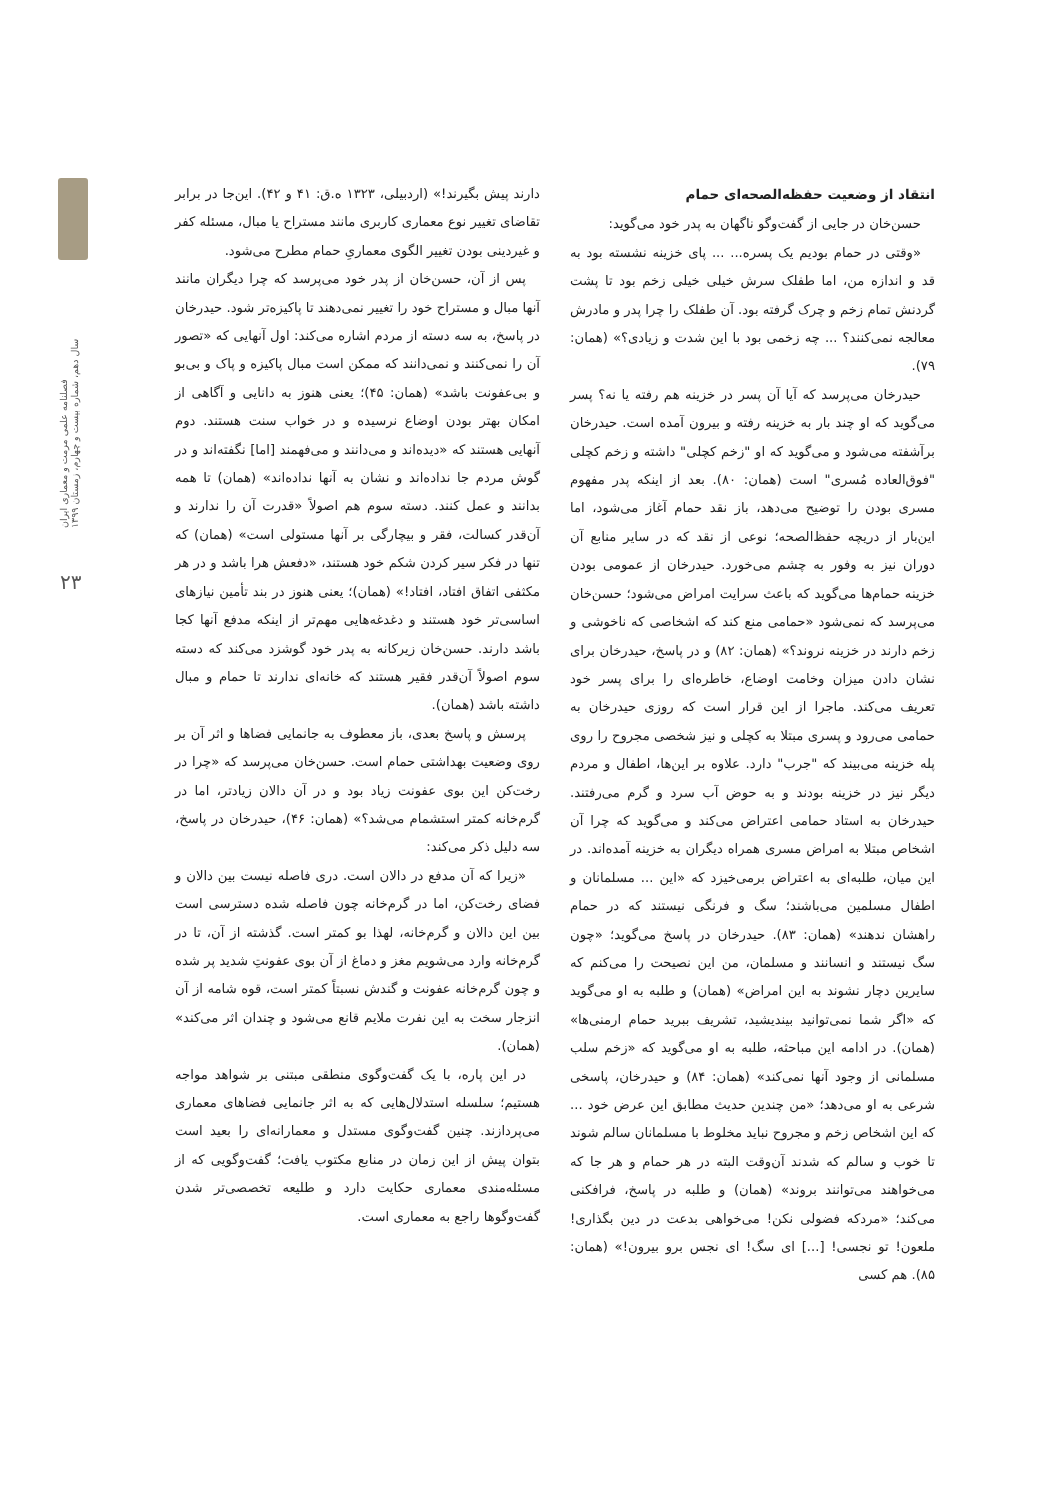فصلنامه علمی مرمت و معماری ایران
سال دهم، شماره بیست و چهارم، زمستان ۱۳۹۹
۲۳
دارند پیش بگیرند!» (اردبیلی، ۱۳۲۳ ه.ق: ۴۱ و ۴۲). این‌جا در برابر تقاضای تغییر نوع معماری کاربری مانند مستراح یا مبال، مسئله کفر و غیردینی بودن تغییر الگوی معماریِ حمام مطرح می‌شود.
پس از آن، حسن‌خان از پدر خود می‌پرسد که چرا دیگران مانند آنها مبال و مستراح خود را تغییر نمی‌دهند تا پاکیزه‌تر شود. حیدرخان در پاسخ، به سه دسته از مردم اشاره می‌کند: اول آنهایی که «تصور آن را نمی‌کنند و نمی‌دانند که ممکن است مبال پاکیزه و پاک و بی‌بو و بی‌عفونت باشد» (همان: ۴۵)؛ یعنی هنوز به دانایی و آگاهی از امکان بهتر بودن اوضاع نرسیده و در خواب سنت هستند. دوم آنهایی هستند که «دیده‌اند و می‌دانند و می‌فهمند [اما] نگفته‌اند و در گوش مردم جا نداده‌اند و نشان به آنها نداده‌اند» (همان) تا همه بدانند و عمل کنند. دسته سوم هم اصولاً «قدرت آن را ندارند و آن‌قدر کسالت، فقر و بیچارگی بر آنها مستولی است» (همان) که تنها در فکر سیر کردن شکم خود هستند، «دفعش هرا باشد و در هر مکثفی اتفاق افتاد، افتاد!» (همان)؛ یعنی هنوز در بند تأمین نیازهای اساسی‌تر خود هستند و دغدغه‌هایی مهم‌تر از اینکه مدفع آنها کجا باشد دارند. حسن‌خان زیرکانه به پدر خود گوشزد می‌کند که دسته سوم اصولاً آن‌قدر فقیر هستند که خانه‌ای ندارند تا حمام و مبال داشته باشد (همان).
پرسش و پاسخ بعدی، باز معطوف به جانمایی فضاها و اثر آن بر روی وضعیت بهداشتی حمام است. حسن‌خان می‌پرسد که «چرا در رخت‌کن این بوی عفونت زیاد بود و در آن دالان زیادتر، اما در گرم‌خانه کمتر استشمام می‌شد؟» (همان: ۴۶)، حیدرخان در پاسخ، سه دلیل ذکر می‌کند:
«زیرا که آن مدفع در دالان است. دری فاصله نیست بین دالان و فضای رخت‌کن، اما در گرم‌خانه چون فاصله شده دسترسی است بین این دالان و گرم‌خانه، لهذا بو کمتر است. گذشته از آن، تا در گرم‌خانه وارد می‌شویم مغز و دماغ از آن بوی عفونتِ شدید پر شده و چون گرم‌خانه عفونت و گندش نسبتاً کمتر است، قوه شامه از آن انزجار سخت به این نفرت ملایم قانع می‌شود و چندان اثر می‌کند» (همان).
در این پاره، با یک گفت‌وگوی منطقی مبتنی بر شواهد مواجه هستیم؛ سلسله استدلال‌هایی که به اثر جانمایی فضاهای معماری می‌پردازند. چنین گفت‌وگوی مستدل و معمارانه‌ای را بعید است بتوان پیش از این زمان در منابع مکتوب یافت؛ گفت‌وگویی که از مسئله‌مندی معماری حکایت دارد و طلیعه تخصصی‌تر شدن گفت‌وگوها راجع به معماری است.
انتقاد از وضعیت حفظه‌الصحه‌ای حمام
حسن‌خان در جایی از گفت‌وگو ناگهان به پدر خود می‌گوید:
«وقتی در حمام بودیم یک پسره... ... پای خزینه نشسته بود به قد و اندازه من، اما طفلک سرش خیلی خیلی زخم بود تا پشت گردنش تمام زخم و چرک گرفته بود. آن طفلک را چرا پدر و مادرش معالجه نمی‌کنند؟ ... چه زخمی بود با این شدت و زیادی؟» (همان: ۷۹).
حیدرخان می‌پرسد که آیا آن پسر در خزینه هم رفته یا نه؟ پسر می‌گوید که او چند بار به خزینه رفته و بیرون آمده است. حیدرخان برآشفته می‌شود و می‌گوید که او "زخم کچلی" داشته و زخم کچلی "فوق‌العاده مُسری" است (همان: ۸۰). بعد از اینکه پدر مفهوم مسری بودن را توضیح می‌دهد، باز نقد حمام آغاز می‌شود، اما این‌بار از دریچه حفظ‌الصحه؛ نوعی از نقد که در سایر منابع آن دوران نیز به وفور به چشم می‌خورد. حیدرخان از عمومی بودن خزینه حمام‌ها می‌گوید که باعث سرایت امراض می‌شود؛ حسن‌خان می‌پرسد که نمی‌شود «حمامی منع کند که اشخاصی که ناخوشی و زخم دارند در خزینه نروند؟» (همان: ۸۲) و در پاسخ، حیدرخان برای نشان دادن میزان وخامت اوضاع، خاطره‌ای را برای پسر خود تعریف می‌کند. ماجرا از این قرار است که روزی حیدرخان به حمامی می‌رود و پسری مبتلا به کچلی و نیز شخصی مجروح را روی پله خزینه می‌بیند که "جرب" دارد. علاوه بر این‌ها، اطفال و مردم دیگر نیز در خزینه بودند و به حوض آب سرد و گرم می‌رفتند. حیدرخان به استاد حمامی اعتراض می‌کند و می‌گوید که چرا آن اشخاص مبتلا به امراض مسری همراه دیگران به خزینه آمده‌اند. در این میان، طلبه‌ای به اعتراض برمی‌خیزد که «این ... مسلمانان و اطفال مسلمین می‌باشند؛ سگ و فرنگی نیستند که در حمام راهشان ندهند» (همان: ۸۳). حیدرخان در پاسخ می‌گوید؛ «چون سگ نیستند و انسانند و مسلمان، من این نصیحت را می‌کنم که سایرین دچار نشوند به این امراض» (همان) و طلبه به او می‌گوید که «اگر شما نمی‌توانید بیندیشید، تشریف ببرید حمام ارمنی‌ها» (همان). در ادامه این مباحثه، طلبه به او می‌گوید که «زخم سلب مسلمانی از وجود آنها نمی‌کند» (همان: ۸۴) و حیدرخان، پاسخی شرعی به او می‌دهد؛ «من چندین حدیث مطابق این عرض خود ... که این اشخاص زخم و مجروح نباید مخلوط با مسلمانان سالم شوند تا خوب و سالم که شدند آن‌وقت البته در هر حمام و هر جا که می‌خواهند می‌توانند بروند» (همان) و طلبه در پاسخ، فرافکنی می‌کند؛ «مردکه فضولی نکن! می‌خواهی بدعت در دین بگذاری! ملعون! تو نجسی! [...] ای سگ! ای نجس برو بیرون!» (همان: ۸۵). هم کسی